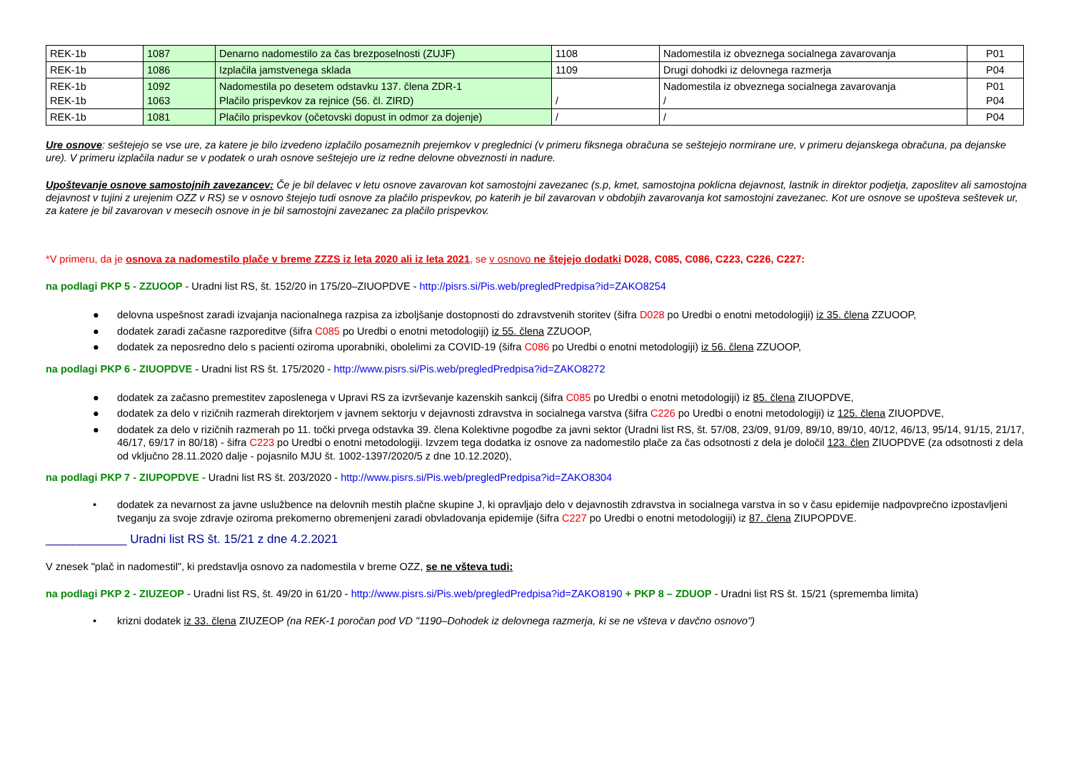| REK-1b | 1087 | Denarno nadomestilo za čas brezposelnosti (ZUJF) | 1108 | Nadomestila iz obveznega socialnega zavarovanja | P01 |
| REK-1b | 1086 | Izplačila jamstvenega sklada | 1109 | Drugi dohodki iz delovnega razmerja | P04 |
| REK-1b REK-1b | 1092 1063 | Nadomestila po desetem odstavku 137. člena ZDR-1 Plačilo prispevkov za rejnice (56. čl. ZIRD) | / | Nadomestila iz obveznega socialnega zavarovanja / | P01 P04 |
| REK-1b | 1081 | Plačilo prispevkov (očetovski dopust in odmor za dojenje) | / | / | P04 |
Ure osnove: seštejejo se vse ure, za katere je bilo izvedeno izplačilo posameznih prejemkov v preglednici (v primeru fiksnega obračuna se seštejejo normirane ure, v primeru dejanskega obračuna, pa dejanske ure). V primeru izplačila nadur se v podatek o urah osnove seštejejo ure iz redne delovne obveznosti in nadure.
Upoštevanje osnove samostojnih zavezancev: Če je bil delavec v letu osnove zavarovan kot samostojni zavezanec (s.p, kmet, samostojna poklicna dejavnost, lastnik in direktor podjetja, zaposlitev ali samostojna dejavnost v tujini z urejenim OZZ v RS) se v osnovo štejejo tudi osnove za plačilo prispevkov, po katerih je bil zavarovan v obdobjih zavarovanja kot samostojni zavezanec. Kot ure osnove se upošteva seštevek ur, za katere je bil zavarovan v mesecih osnove in je bil samostojni zavezanec za plačilo prispevkov.
*V primeru, da je osnova za nadomestilo plače v breme ZZZS iz leta 2020 ali iz leta 2021, se v osnovo ne štejejo dodatki D028, C085, C086, C223, C226, C227:
na podlagi PKP 5 - ZZUOOP - Uradni list RS, št. 152/20 in 175/20–ZIUOPDVE - http://pisrs.si/Pis.web/pregledPredpisa?id=ZAKO8254
● delovna uspešnost zaradi izvajanja nacionalnega razpisa za izboljšanje dostopnosti do zdravstvenih storitev (šifra D028 po Uredbi o enotni metodologiji) iz 35. člena ZZUOOP,
● dodatek zaradi začasne razporeditve (šifra C085 po Uredbi o enotni metodologiji) iz 55. člena ZZUOOP,
● dodatek za neposredno delo s pacienti oziroma uporabniki, obolelimi za COVID-19 (šifra C086 po Uredbi o enotni metodologiji) iz 56. člena ZZUOOP,
na podlagi PKP 6 - ZIUOPDVE - Uradni list RS št. 175/2020 - http://www.pisrs.si/Pis.web/pregledPredpisa?id=ZAKO8272
● dodatek za začasno premestitev zaposlenega v Upravi RS za izvrševanje kazenskih sankcij (šifra C085 po Uredbi o enotni metodologiji) iz 85. člena ZIUOPDVE,
● dodatek za delo v rizičnih razmerah direktorjem v javnem sektorju v dejavnosti zdravstva in socialnega varstva (šifra C226 po Uredbi o enotni metodologiji) iz 125. člena ZIUOPDVE,
● dodatek za delo v rizičnih razmerah po 11. točki prvega odstavka 39. člena Kolektivne pogodbe za javni sektor (Uradni list RS, št. 57/08, 23/09, 91/09, 89/10, 89/10, 40/12, 46/13, 95/14, 91/15, 21/17, 46/17, 69/17 in 80/18) - šifra C223 po Uredbi o enotni metodologiji. Izvzem tega dodatka iz osnove za nadomestilo plače za čas odsotnosti z dela je določil 123. člen ZIUOPDVE (za odsotnosti z dela od vključno 28.11.2020 dalje - pojasnilo MJU št. 1002-1397/2020/5 z dne 10.12.2020),
na podlagi PKP 7 - ZIUPOPDVE - Uradni list RS št. 203/2020 - http://www.pisrs.si/Pis.web/pregledPredpisa?id=ZAKO8304
• dodatek za nevarnost za javne uslužbence na delovnih mestih plačne skupine J, ki opravljajo delo v dejavnostih zdravstva in socialnega varstva in so v času epidemije nadpovprečno izpostavljeni tveganju za svoje zdravje oziroma prekomerno obremenjeni zaradi obvladovanja epidemije (šifra C227 po Uredbi o enotni metodologiji) iz 87. člena ZIUPOPDVE.
____________ Uradni list RS št. 15/21 z dne 4.2.2021
V znesek "plač in nadomestil", ki predstavlja osnovo za nadomestila v breme OZZ, se ne všteva tudi:
na podlagi PKP 2 - ZIUZEOP - Uradni list RS, št. 49/20 in 61/20 - http://www.pisrs.si/Pis.web/pregledPredpisa?id=ZAKO8190 + PKP 8 – ZDUOP - Uradni list RS št. 15/21 (sprememba limita)
• krizni dodatek iz 33. člena ZIUZEOP (na REK-1 poročan pod VD "1190–Dohodek iz delovnega razmerja, ki se ne všteva v davčno osnovo")